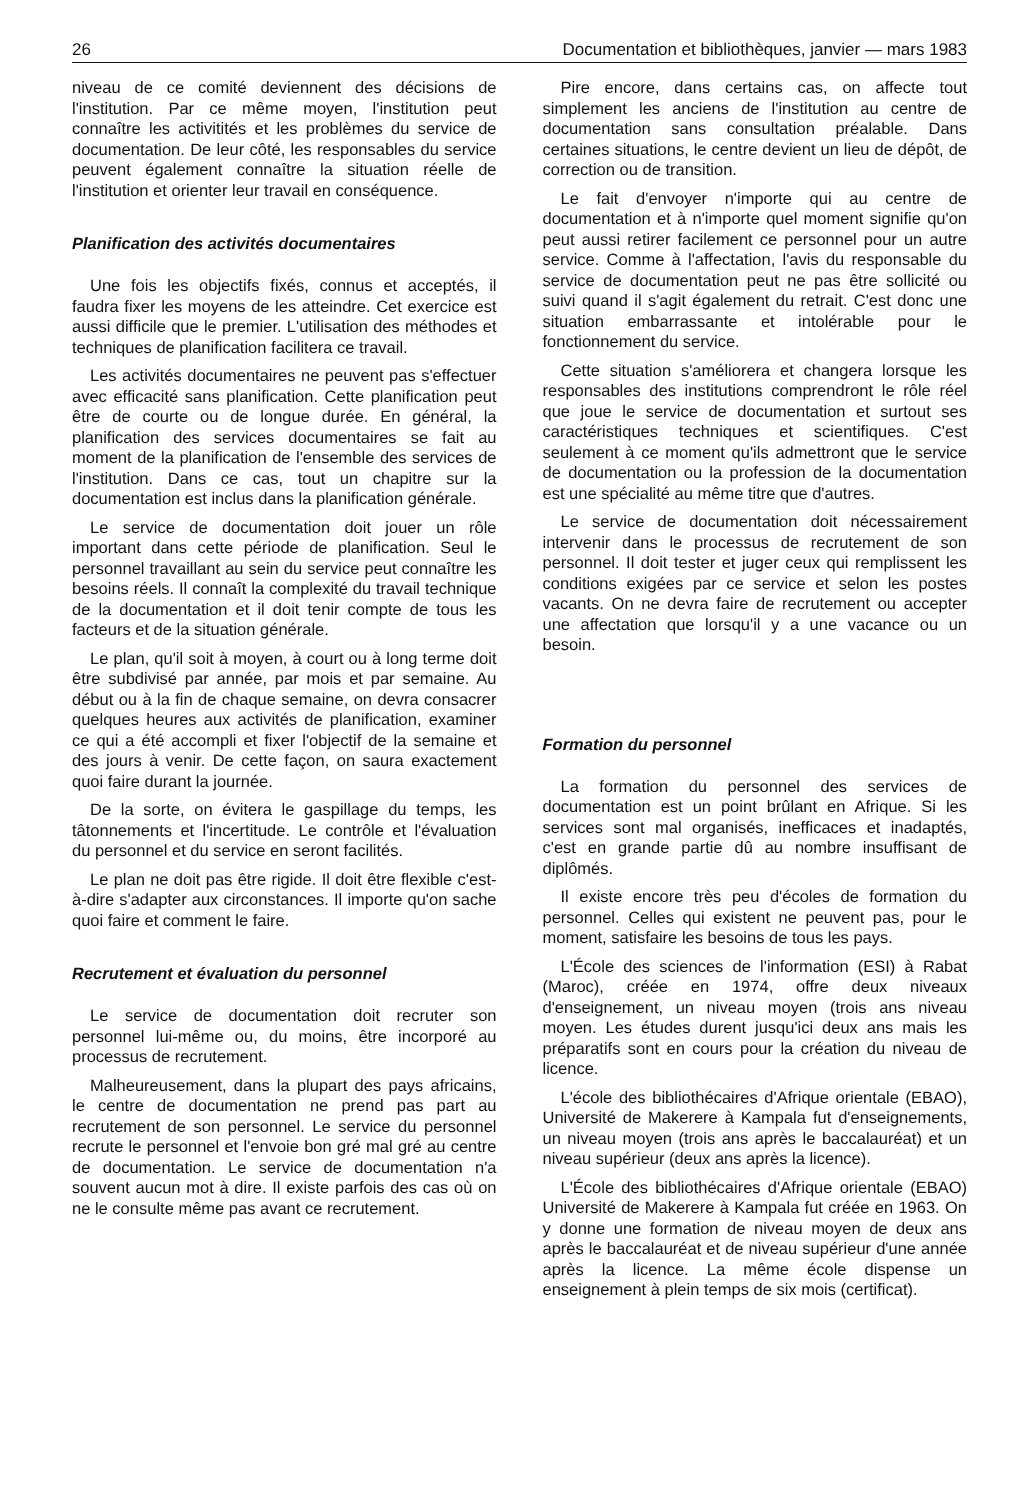26 Documentation et bibliothèques, janvier — mars 1983
niveau de ce comité deviennent des décisions de l'institution. Par ce même moyen, l'institution peut connaître les activitités et les problèmes du service de documentation. De leur côté, les responsables du service peuvent également connaître la situation réelle de l'institution et orienter leur travail en conséquence.
Planification des activités documentaires
Une fois les objectifs fixés, connus et acceptés, il faudra fixer les moyens de les atteindre. Cet exercice est aussi difficile que le premier. L'utilisation des méthodes et techniques de planification facilitera ce travail.
Les activités documentaires ne peuvent pas s'effectuer avec efficacité sans planification. Cette planification peut être de courte ou de longue durée. En général, la planification des services documentaires se fait au moment de la planification de l'ensemble des services de l'institution. Dans ce cas, tout un chapitre sur la documentation est inclus dans la planification générale.
Le service de documentation doit jouer un rôle important dans cette période de planification. Seul le personnel travaillant au sein du service peut connaître les besoins réels. Il connaît la complexité du travail technique de la documentation et il doit tenir compte de tous les facteurs et de la situation générale.
Le plan, qu'il soit à moyen, à court ou à long terme doit être subdivisé par année, par mois et par semaine. Au début ou à la fin de chaque semaine, on devra consacrer quelques heures aux activités de planification, examiner ce qui a été accompli et fixer l'objectif de la semaine et des jours à venir. De cette façon, on saura exactement quoi faire durant la journée.
De la sorte, on évitera le gaspillage du temps, les tâtonnements et l'incertitude. Le contrôle et l'évaluation du personnel et du service en seront facilités.
Le plan ne doit pas être rigide. Il doit être flexible c'est-à-dire s'adapter aux circonstances. Il importe qu'on sache quoi faire et comment le faire.
Recrutement et évaluation du personnel
Le service de documentation doit recruter son personnel lui-même ou, du moins, être incorporé au processus de recrutement.
Malheureusement, dans la plupart des pays africains, le centre de documentation ne prend pas part au recrutement de son personnel. Le service du personnel recrute le personnel et l'envoie bon gré mal gré au centre de documentation. Le service de documentation n'a souvent aucun mot à dire. Il existe parfois des cas où on ne le consulte même pas avant ce recrutement.
Pire encore, dans certains cas, on affecte tout simplement les anciens de l'institution au centre de documentation sans consultation préalable. Dans certaines situations, le centre devient un lieu de dépôt, de correction ou de transition.
Le fait d'envoyer n'importe qui au centre de documentation et à n'importe quel moment signifie qu'on peut aussi retirer facilement ce personnel pour un autre service. Comme à l'affectation, l'avis du responsable du service de documentation peut ne pas être sollicité ou suivi quand il s'agit également du retrait. C'est donc une situation embarrassante et intolérable pour le fonctionnement du service.
Cette situation s'améliorera et changera lorsque les responsables des institutions comprendront le rôle réel que joue le service de documentation et surtout ses caractéristiques techniques et scientifiques. C'est seulement à ce moment qu'ils admettront que le service de documentation ou la profession de la documentation est une spécialité au même titre que d'autres.
Le service de documentation doit nécessairement intervenir dans le processus de recrutement de son personnel. Il doit tester et juger ceux qui remplissent les conditions exigées par ce service et selon les postes vacants. On ne devra faire de recrutement ou accepter une affectation que lorsqu'il y a une vacance ou un besoin.
Formation du personnel
La formation du personnel des services de documentation est un point brûlant en Afrique. Si les services sont mal organisés, inefficaces et inadaptés, c'est en grande partie dû au nombre insuffisant de diplômés.
Il existe encore très peu d'écoles de formation du personnel. Celles qui existent ne peuvent pas, pour le moment, satisfaire les besoins de tous les pays.
L'École des sciences de l'information (ESI) à Rabat (Maroc), créée en 1974, offre deux niveaux d'enseignement, un niveau moyen (trois ans niveau moyen. Les études durent jusqu'ici deux ans mais les préparatifs sont en cours pour la création du niveau de licence.
L'école des bibliothécaires d'Afrique orientale (EBAO), Université de Makerere à Kampala fut d'enseignements, un niveau moyen (trois ans après le baccalauréat) et un niveau supérieur (deux ans après la licence).
L'École des bibliothécaires d'Afrique orientale (EBAO) Université de Makerere à Kampala fut créée en 1963. On y donne une formation de niveau moyen de deux ans après le baccalauréat et de niveau supérieur d'une année après la licence. La même école dispense un enseignement à plein temps de six mois (certificat).